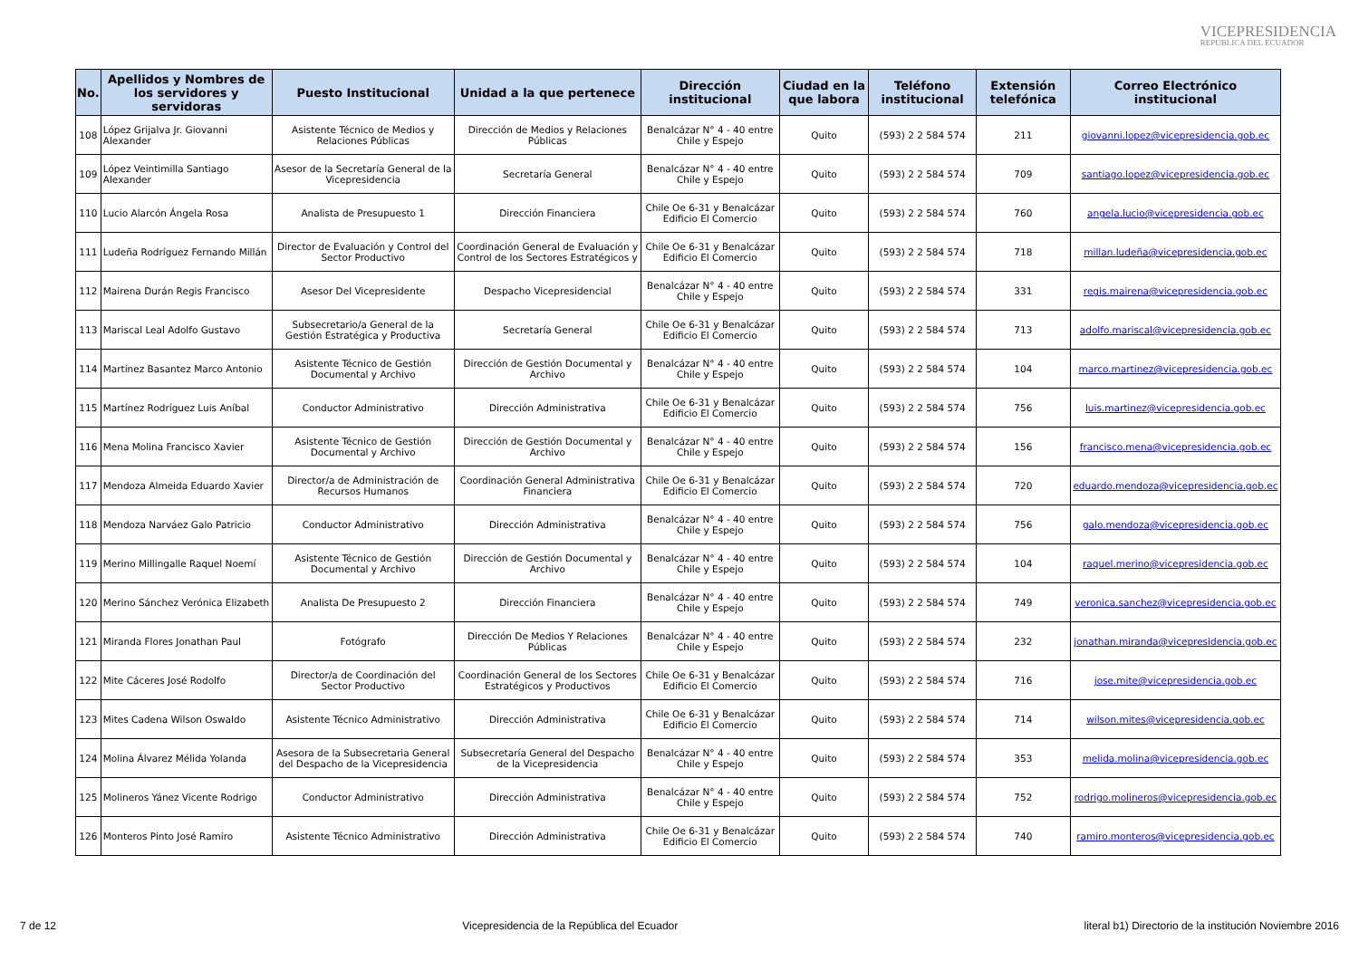VICEPRESIDENCIA
REPÚBLICA DEL ECUADOR
| No. | Apellidos y Nombres de los servidores y servidoras | Puesto Institucional | Unidad a la que pertenece | Dirección institucional | Ciudad en la que labora | Teléfono institucional | Extensión telefónica | Correo Electrónico institucional |
| --- | --- | --- | --- | --- | --- | --- | --- | --- |
| 108 | López Grijalva Jr. Giovanni Alexander | Asistente Técnico de Medios y Relaciones Públicas | Dirección de Medios y Relaciones Públicas | Benalcázar N° 4 - 40 entre Chile y Espejo | Quito | (593) 2 2 584 574 | 211 | giovanni.lopez@vicepresidencia.gob.ec |
| 109 | López Veintimilla Santiago Alexander | Asesor de la Secretaría General de la Vicepresidencia | Secretaría General | Benalcázar N° 4 - 40 entre Chile y Espejo | Quito | (593) 2 2 584 574 | 709 | santiago.lopez@vicepresidencia.gob.ec |
| 110 | Lucio Alarcón Ángela Rosa | Analista de Presupuesto 1 | Dirección Financiera | Chile Oe 6-31 y Benalcázar Edificio El Comercio | Quito | (593) 2 2 584 574 | 760 | angela.lucio@vicepresidencia.gob.ec |
| 111 | Ludeña Rodríguez Fernando Millán | Director de Evaluación y Control del Sector Productivo | Coordinación General de Evaluación y Control de los Sectores Estratégicos y | Chile Oe 6-31 y Benalcázar Edificio El Comercio | Quito | (593) 2 2 584 574 | 718 | millan.ludeña@vicepresidencia.gob.ec |
| 112 | Mairena Durán Regis Francisco | Asesor Del Vicepresidente | Despacho Vicepresidencial | Benalcázar N° 4 - 40 entre Chile y Espejo | Quito | (593) 2 2 584 574 | 331 | regis.mairena@vicepresidencia.gob.ec |
| 113 | Mariscal Leal Adolfo Gustavo | Subsecretario/a General de la Gestión Estratégica y Productiva | Secretaría General | Chile Oe 6-31 y Benalcázar Edificio El Comercio | Quito | (593) 2 2 584 574 | 713 | adolfo.mariscal@vicepresidencia.gob.ec |
| 114 | Martínez Basantez Marco Antonio | Asistente Técnico de Gestión Documental y Archivo | Dirección de Gestión Documental y Archivo | Benalcázar N° 4 - 40 entre Chile y Espejo | Quito | (593) 2 2 584 574 | 104 | marco.martinez@vicepresidencia.gob.ec |
| 115 | Martínez Rodríguez Luis Aníbal | Conductor Administrativo | Dirección Administrativa | Chile Oe 6-31 y Benalcázar Edificio El Comercio | Quito | (593) 2 2 584 574 | 756 | luis.martinez@vicepresidencia.gob.ec |
| 116 | Mena Molina Francisco Xavier | Asistente Técnico de Gestión Documental y Archivo | Dirección de Gestión Documental y Archivo | Benalcázar N° 4 - 40 entre Chile y Espejo | Quito | (593) 2 2 584 574 | 156 | francisco.mena@vicepresidencia.gob.ec |
| 117 | Mendoza Almeida Eduardo Xavier | Director/a de Administración de Recursos Humanos | Coordinación General Administrativa Financiera | Chile Oe 6-31 y Benalcázar Edificio El Comercio | Quito | (593) 2 2 584 574 | 720 | eduardo.mendoza@vicepresidencia.gob.ec |
| 118 | Mendoza Narváez Galo Patricio | Conductor Administrativo | Dirección Administrativa | Benalcázar N° 4 - 40 entre Chile y Espejo | Quito | (593) 2 2 584 574 | 756 | galo.mendoza@vicepresidencia.gob.ec |
| 119 | Merino Millingalle Raquel Noemí | Asistente Técnico de Gestión Documental y Archivo | Dirección de Gestión Documental y Archivo | Benalcázar N° 4 - 40 entre Chile y Espejo | Quito | (593) 2 2 584 574 | 104 | raquel.merino@vicepresidencia.gob.ec |
| 120 | Merino Sánchez Verónica Elizabeth | Analista De Presupuesto 2 | Dirección Financiera | Benalcázar N° 4 - 40 entre Chile y Espejo | Quito | (593) 2 2 584 574 | 749 | veronica.sanchez@vicepresidencia.gob.ec |
| 121 | Miranda Flores Jonathan Paul | Fotógrafo | Dirección De Medios Y Relaciones Públicas | Benalcázar N° 4 - 40 entre Chile y Espejo | Quito | (593) 2 2 584 574 | 232 | jonathan.miranda@vicepresidencia.gob.ec |
| 122 | Mite Cáceres José Rodolfo | Director/a de Coordinación del Sector Productivo | Coordinación General de los Sectores Estratégicos y Productivos | Chile Oe 6-31 y Benalcázar Edificio El Comercio | Quito | (593) 2 2 584 574 | 716 | jose.mite@vicepresidencia.gob.ec |
| 123 | Mites Cadena Wilson Oswaldo | Asistente Técnico Administrativo | Dirección Administrativa | Chile Oe 6-31 y Benalcázar Edificio El Comercio | Quito | (593) 2 2 584 574 | 714 | wilson.mites@vicepresidencia.gob.ec |
| 124 | Molina Álvarez Mélida Yolanda | Asesora de la Subsecretaria General del Despacho de la Vicepresidencia | Subsecretaría General del Despacho de la Vicepresidencia | Benalcázar N° 4 - 40 entre Chile y Espejo | Quito | (593) 2 2 584 574 | 353 | melida.molina@vicepresidencia.gob.ec |
| 125 | Molineros Yánez Vicente Rodrigo | Conductor Administrativo | Dirección Administrativa | Benalcázar N° 4 - 40 entre Chile y Espejo | Quito | (593) 2 2 584 574 | 752 | rodrigo.molineros@vicepresidencia.gob.ec |
| 126 | Monteros Pinto José Ramiro | Asistente Técnico Administrativo | Dirección Administrativa | Chile Oe 6-31 y Benalcázar Edificio El Comercio | Quito | (593) 2 2 584 574 | 740 | ramiro.monteros@vicepresidencia.gob.ec |
7 de 12 Vicepresidencia de la República del Ecuador literal b1) Directorio de la institución Noviembre 2016